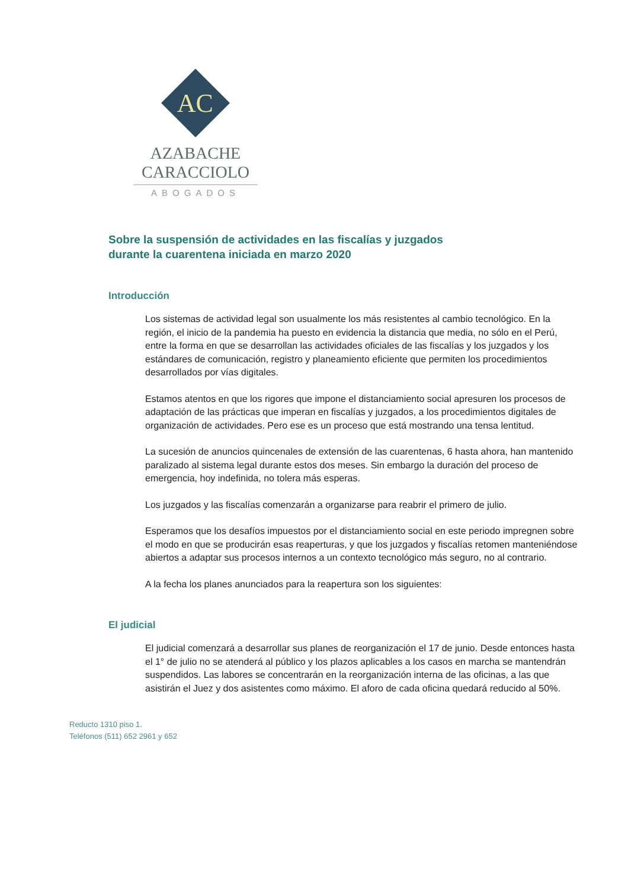AC
AZABACHE CARACCIOLO
ABOGADOS
Sobre la suspensión de actividades en las fiscalías y juzgados
durante la cuarentena iniciada en marzo 2020
Introducción
Los sistemas de actividad legal son usualmente los más resistentes al cambio tecnológico. En la región, el inicio de la pandemia ha puesto en evidencia la distancia que media, no sólo en el Perú, entre la forma en que se desarrollan las actividades oficiales de las fiscalías y los juzgados y los estándares de comunicación, registro y planeamiento eficiente que permiten los procedimientos desarrollados por vías digitales.
Estamos atentos en que los rigores que impone el distanciamiento social apresuren los procesos de adaptación de las prácticas que imperan en fiscalías y juzgados, a los procedimientos digitales de organización de actividades. Pero ese es un proceso que está mostrando una tensa lentitud.
La sucesión de anuncios quincenales de extensión de las cuarentenas, 6 hasta ahora, han mantenido paralizado al sistema legal durante estos dos meses. Sin embargo la duración del proceso de emergencia, hoy indefinida, no tolera más esperas.
Los juzgados y las fiscalías comenzarán a organizarse para reabrir el primero de julio.
Esperamos que los desafíos impuestos por el distanciamiento social en este periodo impregnen sobre el modo en que se producirán esas reaperturas, y que los juzgados y fiscalías retomen manteniéndose abiertos a adaptar sus procesos internos a un contexto tecnológico más seguro, no al contrario.
A la fecha los planes anunciados para la reapertura son los siguientes:
El judicial
El judicial comenzará a desarrollar sus planes de reorganización el 17 de junio. Desde entonces hasta el 1° de julio no se atenderá al público y los plazos aplicables a los casos en marcha se mantendrán suspendidos. Las labores se concentrarán en la reorganización interna de las oficinas, a las que asistirán el Juez y dos asistentes como máximo. El aforo de cada oficina quedará reducido al 50%.
Reducto 1310 piso 1.
Teléfonos (511) 652 2961 y 652